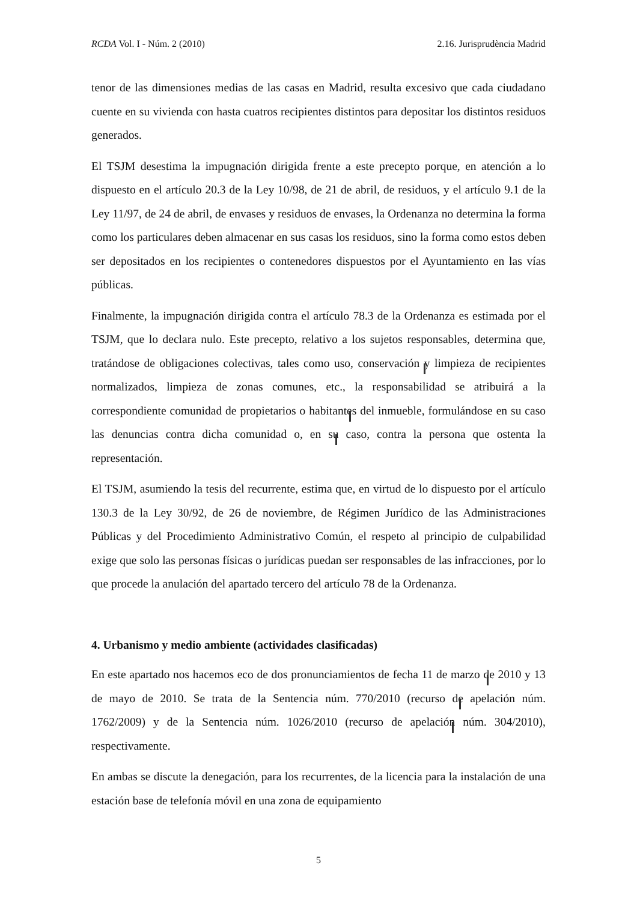RCDA Vol. I - Núm. 2 (2010) 2.16. Jurisprudència Madrid
tenor de las dimensiones medias de las casas en Madrid, resulta excesivo que cada ciudadano cuente en su vivienda con hasta cuatros recipientes distintos para depositar los distintos residuos generados.
El TSJM desestima la impugnación dirigida frente a este precepto porque, en atención a lo dispuesto en el artículo 20.3 de la Ley 10/98, de 21 de abril, de residuos, y el artículo 9.1 de la Ley 11/97, de 24 de abril, de envases y residuos de envases, la Ordenanza no determina la forma como los particulares deben almacenar en sus casas los residuos, sino la forma como estos deben ser depositados en los recipientes o contenedores dispuestos por el Ayuntamiento en las vías públicas.
Finalmente, la impugnación dirigida contra el artículo 78.3 de la Ordenanza es estimada por el TSJM, que lo declara nulo. Este precepto, relativo a los sujetos responsables, determina que, tratándose de obligaciones colectivas, tales como uso, conservación y limpieza de recipientes normalizados, limpieza de zonas comunes, etc., la responsabilidad se atribuirá a la correspondiente comunidad de propietarios o habitantes del inmueble, formulándose en su caso las denuncias contra dicha comunidad o, en su caso, contra la persona que ostenta la representación.
El TSJM, asumiendo la tesis del recurrente, estima que, en virtud de lo dispuesto por el artículo 130.3 de la Ley 30/92, de 26 de noviembre, de Régimen Jurídico de las Administraciones Públicas y del Procedimiento Administrativo Común, el respeto al principio de culpabilidad exige que solo las personas físicas o jurídicas puedan ser responsables de las infracciones, por lo que procede la anulación del apartado tercero del artículo 78 de la Ordenanza.
4. Urbanismo y medio ambiente (actividades clasificadas)
En este apartado nos hacemos eco de dos pronunciamientos de fecha 11 de marzo de 2010 y 13 de mayo de 2010. Se trata de la Sentencia núm. 770/2010 (recurso de apelación núm. 1762/2009) y de la Sentencia núm. 1026/2010 (recurso de apelación núm. 304/2010), respectivamente.
En ambas se discute la denegación, para los recurrentes, de la licencia para la instalación de una estación base de telefonía móvil en una zona de equipamiento
5